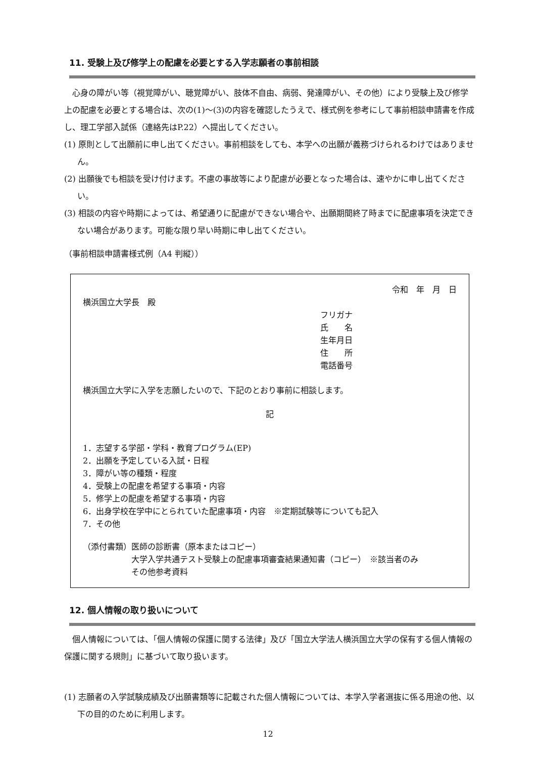11. 受験上及び修学上の配慮を必要とする入学志願者の事前相談
心身の障がい等（視覚障がい、聴覚障がい、肢体不自由、病弱、発達障がい、その他）により受験上及び修学上の配慮を必要とする場合は、次の(1)～(3)の内容を確認したうえで、様式例を参考にして事前相談申請書を作成し、理工学部入試係（連絡先はP.22）へ提出してください。
(1) 原則として出願前に申し出てください。事前相談をしても、本学への出願が義務づけられるわけではありません。
(2) 出願後でも相談を受け付けます。不慮の事故等により配慮が必要となった場合は、速やかに申し出てください。
(3) 相談の内容や時期によっては、希望通りに配慮ができない場合や、出願期間終了時までに配慮事項を決定できない場合があります。可能な限り早い時期に申し出てください。
（事前相談申請書様式例（A4 判縦））
令和　年　月　日
横浜国立大学長　殿
フリガナ
氏　　名
生年月日
住　　所
電話番号
横浜国立大学に入学を志願したいので、下記のとおり事前に相談します。
記
1．志望する学部・学科・教育プログラム(EP)
2．出願を予定している入試・日程
3．障がい等の種類・程度
4．受験上の配慮を希望する事項・内容
5．修学上の配慮を希望する事項・内容
6．出身学校在学中にとられていた配慮事項・内容　※定期試験等についても記入
7．その他
（添付書類）医師の診断書（原本またはコピー）
大学入学共通テスト受験上の配慮事項審査結果通知書（コピー）　※該当者のみ
その他参考資料
12. 個人情報の取り扱いについて
個人情報については、「個人情報の保護に関する法律」及び「国立大学法人横浜国立大学の保有する個人情報の保護に関する規則」に基づいて取り扱います。
(1) 志願者の入学試験成績及び出願書類等に記載された個人情報については、本学入学者選抜に係る用途の他、以下の目的のために利用します。
12